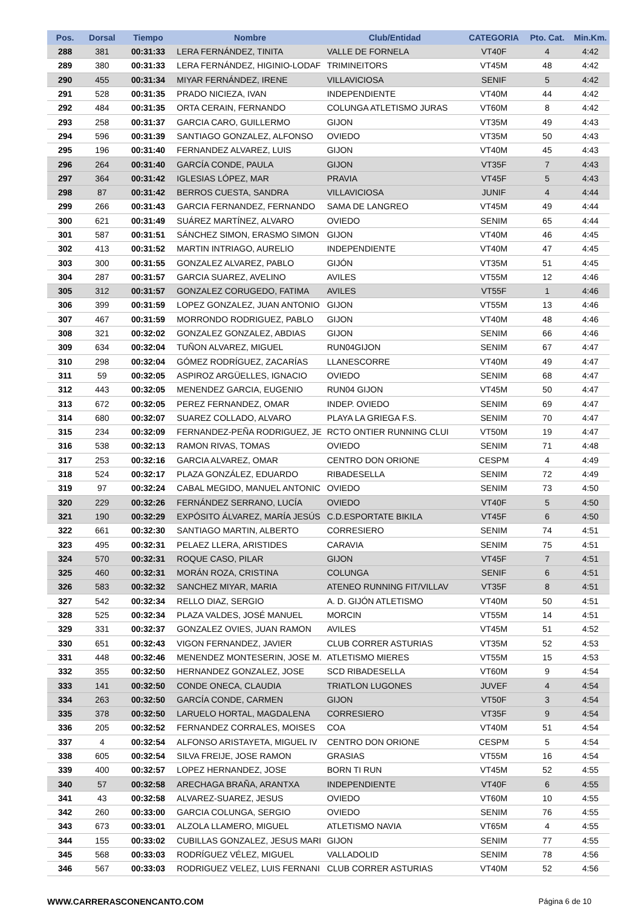| Pos. | Dorsal | Tiempo | Nombre | Club/Entidad | CATEGORIA | Pto. Cat. | Min.Km. |
| --- | --- | --- | --- | --- | --- | --- | --- |
| 288 | 381 | 00:31:33 | LERA FERNÁNDEZ, TINITA | VALLE DE FORNELA | VT40F | 4 | 4:42 |
| 289 | 380 | 00:31:33 | LERA FERNÁNDEZ, HIGINIO-LODAF | TRIMINEITORS | VT45M | 48 | 4:42 |
| 290 | 455 | 00:31:34 | MIYAR FERNÁNDEZ, IRENE | VILLAVICIOSA | SENIF | 5 | 4:42 |
| 291 | 528 | 00:31:35 | PRADO NICIEZA, IVAN | INDEPENDIENTE | VT40M | 44 | 4:42 |
| 292 | 484 | 00:31:35 | ORTA CERAIN, FERNANDO | COLUNGA ATLETISMO JURAS | VT60M | 8 | 4:42 |
| 293 | 258 | 00:31:37 | GARCIA CARO, GUILLERMO | GIJON | VT35M | 49 | 4:43 |
| 294 | 596 | 00:31:39 | SANTIAGO GONZALEZ, ALFONSO | OVIEDO | VT35M | 50 | 4:43 |
| 295 | 196 | 00:31:40 | FERNANDEZ ALVAREZ, LUIS | GIJON | VT40M | 45 | 4:43 |
| 296 | 264 | 00:31:40 | GARCÍA CONDE, PAULA | GIJON | VT35F | 7 | 4:43 |
| 297 | 364 | 00:31:42 | IGLESIAS LÓPEZ, MAR | PRAVIA | VT45F | 5 | 4:43 |
| 298 | 87 | 00:31:42 | BERROS CUESTA, SANDRA | VILLAVICIOSA | JUNIF | 4 | 4:44 |
| 299 | 266 | 00:31:43 | GARCIA FERNANDEZ, FERNANDO | SAMA DE LANGREO | VT45M | 49 | 4:44 |
| 300 | 621 | 00:31:49 | SUÁREZ MARTÍNEZ, ALVARO | OVIEDO | SENIM | 65 | 4:44 |
| 301 | 587 | 00:31:51 | SÁNCHEZ SIMON, ERASMO SIMON | GIJON | VT40M | 46 | 4:45 |
| 302 | 413 | 00:31:52 | MARTIN INTRIAGO, AURELIO | INDEPENDIENTE | VT40M | 47 | 4:45 |
| 303 | 300 | 00:31:55 | GONZALEZ ALVAREZ, PABLO | GIJÓN | VT35M | 51 | 4:45 |
| 304 | 287 | 00:31:57 | GARCIA SUAREZ, AVELINO | AVILES | VT55M | 12 | 4:46 |
| 305 | 312 | 00:31:57 | GONZALEZ CORUGEDO, FATIMA | AVILES | VT55F | 1 | 4:46 |
| 306 | 399 | 00:31:59 | LOPEZ GONZALEZ, JUAN ANTONIO | GIJON | VT55M | 13 | 4:46 |
| 307 | 467 | 00:31:59 | MORRONDO RODRIGUEZ, PABLO | GIJON | VT40M | 48 | 4:46 |
| 308 | 321 | 00:32:02 | GONZALEZ GONZALEZ, ABDIAS | GIJON | SENIM | 66 | 4:46 |
| 309 | 634 | 00:32:04 | TUÑON ALVAREZ, MIGUEL | RUN04GIJON | SENIM | 67 | 4:47 |
| 310 | 298 | 00:32:04 | GÓMEZ RODRÍGUEZ, ZACARÍAS | LLANESCORRE | VT40M | 49 | 4:47 |
| 311 | 59 | 00:32:05 | ASPIROZ ARGÜELLES, IGNACIO | OVIEDO | SENIM | 68 | 4:47 |
| 312 | 443 | 00:32:05 | MENENDEZ GARCIA, EUGENIO | RUN04 GIJON | VT45M | 50 | 4:47 |
| 313 | 672 | 00:32:05 | PEREZ FERNANDEZ, OMAR | INDEP. OVIEDO | SENIM | 69 | 4:47 |
| 314 | 680 | 00:32:07 | SUAREZ COLLADO, ALVARO | PLAYA LA GRIEGA F.S. | SENIM | 70 | 4:47 |
| 315 | 234 | 00:32:09 | FERNANDEZ-PEÑA RODRIGUEZ, JE | RCTO ONTIER RUNNING CLUI | VT50M | 19 | 4:47 |
| 316 | 538 | 00:32:13 | RAMON RIVAS, TOMAS | OVIEDO | SENIM | 71 | 4:48 |
| 317 | 253 | 00:32:16 | GARCIA ALVAREZ, OMAR | CENTRO DON ORIONE | CESPM | 4 | 4:49 |
| 318 | 524 | 00:32:17 | PLAZA GONZÁLEZ, EDUARDO | RIBADESELLA | SENIM | 72 | 4:49 |
| 319 | 97 | 00:32:24 | CABAL MEGIDO, MANUEL ANTONIC | OVIEDO | SENIM | 73 | 4:50 |
| 320 | 229 | 00:32:26 | FERNÁNDEZ SERRANO, LUCÍA | OVIEDO | VT40F | 5 | 4:50 |
| 321 | 190 | 00:32:29 | EXPÓSITO ÁLVAREZ, MARÍA JESÚS | C.D.ESPORTATE BIKILA | VT45F | 6 | 4:50 |
| 322 | 661 | 00:32:30 | SANTIAGO MARTIN, ALBERTO | CORRESIERO | SENIM | 74 | 4:51 |
| 323 | 495 | 00:32:31 | PELAEZ LLERA, ARISTIDES | CARAVIA | SENIM | 75 | 4:51 |
| 324 | 570 | 00:32:31 | ROQUE CASO, PILAR | GIJON | VT45F | 7 | 4:51 |
| 325 | 460 | 00:32:31 | MORÁN ROZA, CRISTINA | COLUNGA | SENIF | 6 | 4:51 |
| 326 | 583 | 00:32:32 | SANCHEZ MIYAR, MARIA | ATENEO RUNNING FIT/VILLAV | VT35F | 8 | 4:51 |
| 327 | 542 | 00:32:34 | RELLO DIAZ, SERGIO | A. D. GIJÓN ATLETISMO | VT40M | 50 | 4:51 |
| 328 | 525 | 00:32:34 | PLAZA VALDES, JOSÉ MANUEL | MORCIN | VT55M | 14 | 4:51 |
| 329 | 331 | 00:32:37 | GONZALEZ OVIES, JUAN RAMON | AVILES | VT45M | 51 | 4:52 |
| 330 | 651 | 00:32:43 | VIGON FERNANDEZ, JAVIER | CLUB CORRER ASTURIAS | VT35M | 52 | 4:53 |
| 331 | 448 | 00:32:46 | MENENDEZ MONTESERIN, JOSE M. | ATLETISMO MIERES | VT55M | 15 | 4:53 |
| 332 | 355 | 00:32:50 | HERNANDEZ GONZALEZ, JOSE | SCD RIBADESELLA | VT60M | 9 | 4:54 |
| 333 | 141 | 00:32:50 | CONDE ONECA, CLAUDIA | TRIATLON LUGONES | JUVEF | 4 | 4:54 |
| 334 | 263 | 00:32:50 | GARCÍA CONDE, CARMEN | GIJON | VT50F | 3 | 4:54 |
| 335 | 378 | 00:32:50 | LARUELO HORTAL, MAGDALENA | CORRESIERO | VT35F | 9 | 4:54 |
| 336 | 205 | 00:32:52 | FERNANDEZ CORRALES, MOISES | COA | VT40M | 51 | 4:54 |
| 337 | 4 | 00:32:54 | ALFONSO ARISTAYETA, MIGUEL IV | CENTRO DON ORIONE | CESPM | 5 | 4:54 |
| 338 | 605 | 00:32:54 | SILVA FREIJE, JOSE RAMON | GRASIAS | VT55M | 16 | 4:54 |
| 339 | 400 | 00:32:57 | LOPEZ HERNANDEZ, JOSE | BORN TI RUN | VT45M | 52 | 4:55 |
| 340 | 57 | 00:32:58 | ARECHAGA BRAÑA, ARANTXA | INDEPENDIENTE | VT40F | 6 | 4:55 |
| 341 | 43 | 00:32:58 | ALVAREZ-SUAREZ, JESUS | OVIEDO | VT60M | 10 | 4:55 |
| 342 | 260 | 00:33:00 | GARCIA COLUNGA, SERGIO | OVIEDO | SENIM | 76 | 4:55 |
| 343 | 673 | 00:33:01 | ALZOLA LLAMERO, MIGUEL | ATLETISMO NAVIA | VT65M | 4 | 4:55 |
| 344 | 155 | 00:33:02 | CUBILLAS GONZALEZ, JESUS MARI | GIJON | SENIM | 77 | 4:55 |
| 345 | 568 | 00:33:03 | RODRÍGUEZ VÉLEZ, MIGUEL | VALLADOLID | SENIM | 78 | 4:56 |
| 346 | 567 | 00:33:03 | RODRIGUEZ VELEZ, LUIS FERNANI | CLUB CORRER ASTURIAS | VT40M | 52 | 4:56 |
WWW.CARRERASCONENCANTO.COM Página 6 de 10